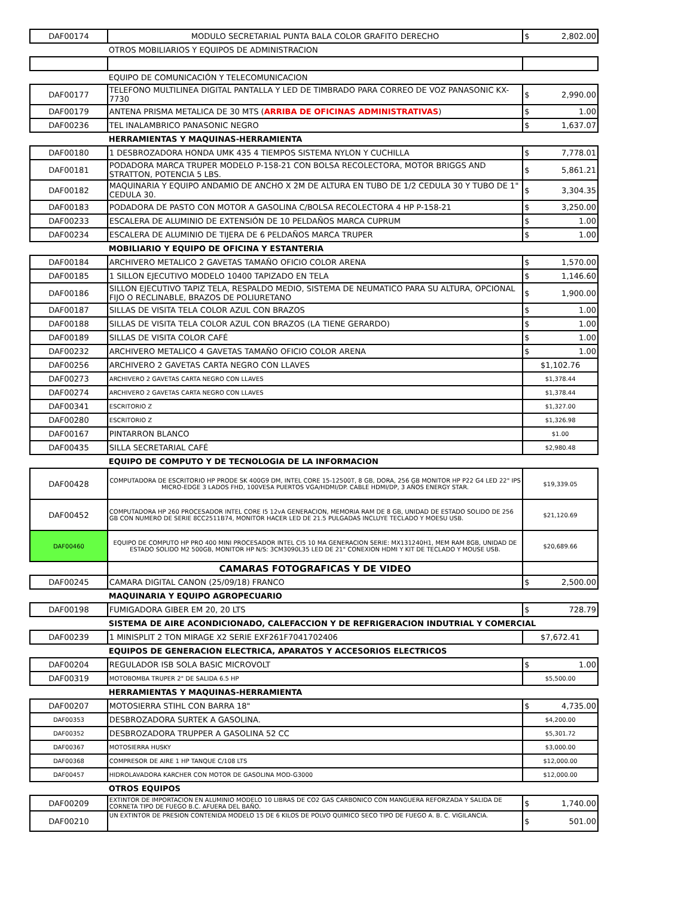| DAF00174 | MODULO SECRETARIAL PUNTA BALA COLOR GRAFITO DERECHO | $ 2,802.00 |
| | OTROS MOBILIARIOS Y EQUIPOS DE ADMINISTRACION | |
| | EQUIPO DE COMUNICACIÓN Y TELECOMUNICACION | |
| DAF00177 | TELEFONO MULTILINEA DIGITAL PANTALLA Y LED DE TIMBRADO PARA CORREO DE VOZ PANASONIC KX-7730 | $ 2,990.00 |
| DAF00179 | ANTENA PRISMA METALICA DE 30 MTS ( ARRIBA DE OFICINAS ADMINISTRATIVAS ) | $ 1.00 |
| DAF00236 | TEL INALAMBRICO PANASONIC NEGRO | $ 1,637.07 |
| | HERRAMIENTAS Y MAQUINAS-HERRAMIENTA | |
| DAF00180 | 1 DESBROZADORA HONDA UMK 435 4 TIEMPOS SISTEMA NYLON Y CUCHILLA | $ 7,778.01 |
| DAF00181 | PODADORA MARCA TRUPER MODELO P-158-21 CON BOLSA RECOLECTORA, MOTOR BRIGGS AND STRATTON, POTENCIA 5 LBS. | $ 5,861.21 |
| DAF00182 | MAQUINARIA Y EQUIPO ANDAMIO DE ANCHO X 2M DE ALTURA EN TUBO DE 1/2 CEDULA 30 Y TUBO DE 1" CEDULA 30. | $ 3,304.35 |
| DAF00183 | PODADORA DE PASTO CON MOTOR A GASOLINA C/BOLSA RECOLECTORA 4 HP P-158-21 | $ 3,250.00 |
| DAF00233 | ESCALERA DE ALUMINIO DE EXTENSIÓN DE 10 PELDAÑOS MARCA CUPRUM | $ 1.00 |
| DAF00234 | ESCALERA DE ALUMINIO DE TIJERA DE 6 PELDAÑOS MARCA TRUPER | $ 1.00 |
| | MOBILIARIO Y EQUIPO DE OFICINA Y ESTANTERIA | |
| DAF00184 | ARCHIVERO METALICO 2 GAVETAS TAMAÑO OFICIO COLOR ARENA | $ 1,570.00 |
| DAF00185 | 1 SILLON EJECUTIVO MODELO 10400 TAPIZADO EN TELA | $ 1,146.60 |
| DAF00186 | SILLON EJECUTIVO TAPIZ TELA, RESPALDO MEDIO, SISTEMA DE NEUMATICO PARA SU ALTURA, OPCIONAL FIJO O RECLINABLE, BRAZOS DE POLIURETANO | $ 1,900.00 |
| DAF00187 | SILLAS DE VISITA TELA COLOR AZUL CON BRAZOS | $ 1.00 |
| DAF00188 | SILLAS DE VISITA TELA COLOR AZUL CON BRAZOS (LA TIENE GERARDO) | $ 1.00 |
| DAF00189 | SILLAS DE VISITA COLOR CAFÉ | $ 1.00 |
| DAF00232 | ARCHIVERO METALICO 4 GAVETAS TAMAÑO OFICIO COLOR ARENA | $ 1.00 |
| DAF00256 | ARCHIVERO 2 GAVETAS CARTA NEGRO CON LLAVES | $1,102.76 |
| DAF00273 | ARCHIVERO 2 GAVETAS CARTA NEGRO CON LLAVES | $1,378.44 |
| DAF00274 | ARCHIVERO 2 GAVETAS CARTA NEGRO CON LLAVES | $1,378.44 |
| DAF00341 | ESCRITORIO Z | $1,327.00 |
| DAF00280 | ESCRITORIO Z | $1,326.98 |
| DAF00167 | PINTARRON BLANCO | $1.00 |
| DAF00435 | SILLA SECRETARIAL CAFÉ | $2,980.48 |
| | EQUIPO DE COMPUTO Y DE TECNOLOGIA DE LA INFORMACION | |
| DAF00428 | COMPUTADORA DE ESCRITORIO HP PRODE SK 400G9 DM, INTEL CORE 15-12500T, 8 GB, DORA, 256 GB MONITOR HP P22 G4 LED 22" IPS MICRO-EDGE 3 LADOS FHD, 100VESA PUERTOS VGA/HDMI/DP. CABLE HDMI/DP, 3 AÑOS ENERGY STAR. | $19,339.05 |
| DAF00452 | COMPUTADORA HP 260 PROCESADOR INTEL CORE I5 12vA GENERACION, MEMORIA RAM DE 8 GB, UNIDAD DE ESTADO SOLIDO DE 256 GB CON NUMERO DE SERIE 8CC2511B74, MONITOR HACER LED DE 21.5 PULGADAS INCLUYE TECLADO Y MOESU USB. | $21,120.69 |
| DAF00460 | EQUIPO DE COMPUTO HP PRO 400 MINI PROCESADOR INTEL CI5 10 MA GENERACION SERIE: MX131240H1, MEM RAM 8GB, UNIDAD DE ESTADO SOLIDO M2 500GB, MONITOR HP N/S: 3CM3090L35 LED DE 21" CONEXION HDMI Y KIT DE TECLADO Y MOUSE USB. | $20,689.66 |
| | CAMARAS FOTOGRAFICAS Y DE VIDEO | |
| DAF00245 | CAMARA DIGITAL CANON (25/09/18) FRANCO | $ 2,500.00 |
| | MAQUINARIA Y EQUIPO AGROPECUARIO | |
| DAF00198 | FUMIGADORA GIBER EM 20, 20 LTS | $ 728.79 |
| | SISTEMA DE AIRE ACONDICIONADO, CALEFACCION Y DE REFRIGERACION INDUTRIAL Y COMERCIAL | |
| DAF00239 | 1 MINISPLIT 2 TON MIRAGE X2 SERIE EXF261F7041702406 | $7,672.41 |
| | EQUIPOS DE GENERACION ELECTRICA, APARATOS Y ACCESORIOS ELECTRICOS | |
| DAF00204 | REGULADOR ISB SOLA BASIC MICROVOLT | $ 1.00 |
| DAF00319 | MOTOBOMBA TRUPER 2" DE SALIDA 6.5 HP | $5,500.00 |
| | HERRAMIENTAS Y MAQUINAS-HERRAMIENTA | |
| DAF00207 | MOTOSIERRA STIHL CON BARRA 18" | $ 4,735.00 |
| DAF00353 | DESBROZADORA SURTEK A GASOLINA. | $4,200.00 |
| DAF00352 | DESBROZADORA TRUPPER A GASOLINA 52 CC | $5,301.72 |
| DAF00367 | MOTOSIERRA HUSKY | $3,000.00 |
| DAF00368 | COMPRESOR DE AIRE 1 HP TANQUE C/108 LTS | $12,000.00 |
| DAF00457 | HIDROLAVADORA KARCHER CON MOTOR DE GASOLINA MOD-G3000 | $12,000.00 |
| | OTROS EQUIPOS | |
| DAF00209 | EXTINTOR DE IMPORTACION EN ALUMINIO MODELO 10 LIBRAS DE CO2 GAS CARBONICO CON MANGUERA REFORZADA Y SALIDA DE CORNETA TIPO DE FUEGO B.C. AFUERA DEL BAÑO. | $ 1,740.00 |
| DAF00210 | UN EXTINTOR DE PRESION CONTENIDA MODELO 15 DE 6 KILOS DE POLVO QUIMICO SECO TIPO DE FUEGO A. B. C. VIGILANCIA. | $ 501.00 |